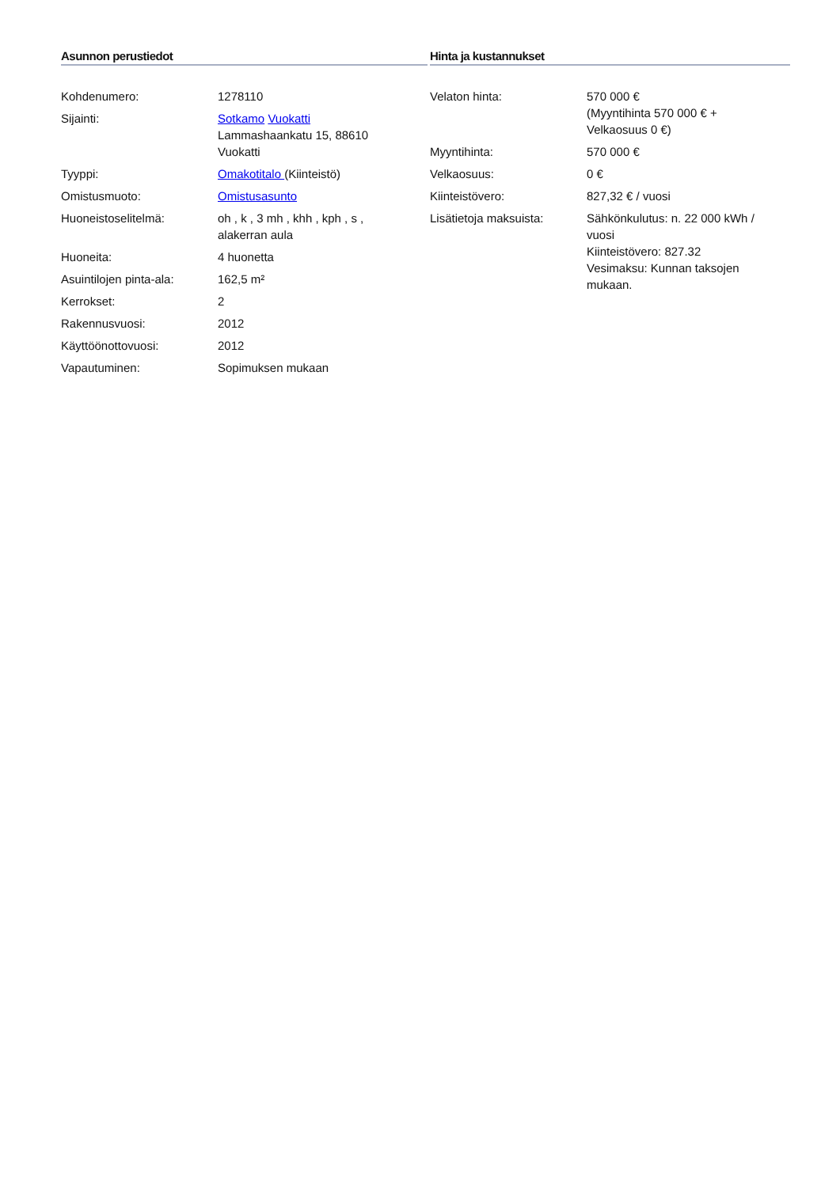Asunnon perustiedot
| Kohdenumero: | 1278110 |
| Sijainti: | Sotkamo Vuokatti Lammashaankatu 15, 88610 Vuokatti |
| Tyyppi: | Omakotitalo (Kiinteistö) |
| Omistusmuoto: | Omistusasunto |
| Huoneistoselitelmä: | oh , k , 3 mh , khh , kph , s , alakerran aula |
| Huoneita: | 4 huonetta |
| Asuintilojen pinta-ala: | 162,5 m² |
| Kerrokset: | 2 |
| Rakennusvuosi: | 2012 |
| Käyttöönottovuosi: | 2012 |
| Vapautuminen: | Sopimuksen mukaan |
Hinta ja kustannukset
| Velaton hinta: | 570 000 € (Myyntihinta 570 000 € + Velkaosuus 0 €) |
| Myyntihinta: | 570 000 € |
| Velkaosuus: | 0 € |
| Kiinteistövero: | 827,32 € / vuosi |
| Lisätietoja maksuista: | Sähkönkulutus: n. 22 000 kWh / vuosi Kiinteistövero: 827.32 Vesimaksu: Kunnan taksojen mukaan. |